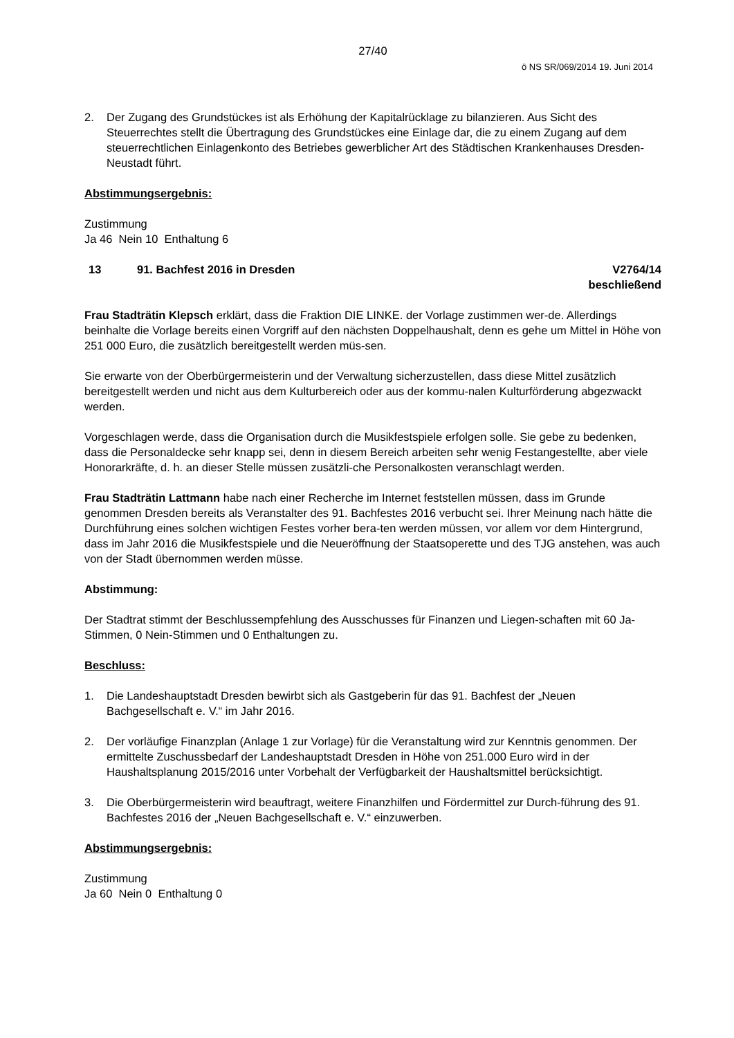27/40
ö NS SR/069/2014 19. Juni 2014
2. Der Zugang des Grundstückes ist als Erhöhung der Kapitalrücklage zu bilanzieren. Aus Sicht des Steuerrechtes stellt die Übertragung des Grundstückes eine Einlage dar, die zu einem Zugang auf dem steuerrechtlichen Einlagenkonto des Betriebes gewerblicher Art des Städtischen Krankenhauses Dresden-Neustadt führt.
Abstimmungsergebnis:
Zustimmung
Ja 46 Nein 10 Enthaltung 6
13 91. Bachfest 2016 in Dresden V2764/14
beschließend
Frau Stadträtin Klepsch erklärt, dass die Fraktion DIE LINKE. der Vorlage zustimmen wer-de. Allerdings beinhalte die Vorlage bereits einen Vorgriff auf den nächsten Doppelhaushalt, denn es gehe um Mittel in Höhe von 251 000 Euro, die zusätzlich bereitgestellt werden müs-sen.
Sie erwarte von der Oberbürgermeisterin und der Verwaltung sicherzustellen, dass diese Mittel zusätzlich bereitgestellt werden und nicht aus dem Kulturbereich oder aus der kommu-nalen Kulturförderung abgezwackt werden.
Vorgeschlagen werde, dass die Organisation durch die Musikfestspiele erfolgen solle. Sie gebe zu bedenken, dass die Personaldecke sehr knapp sei, denn in diesem Bereich arbeiten sehr wenig Festangestellte, aber viele Honorarkräfte, d. h. an dieser Stelle müssen zusätzli-che Personalkosten veranschlagt werden.
Frau Stadträtin Lattmann habe nach einer Recherche im Internet feststellen müssen, dass im Grunde genommen Dresden bereits als Veranstalter des 91. Bachfestes 2016 verbucht sei. Ihrer Meinung nach hätte die Durchführung eines solchen wichtigen Festes vorher bera-ten werden müssen, vor allem vor dem Hintergrund, dass im Jahr 2016 die Musikfestspiele und die Neueröffnung der Staatsoperette und des TJG anstehen, was auch von der Stadt übernommen werden müsse.
Abstimmung:
Der Stadtrat stimmt der Beschlussempfehlung des Ausschusses für Finanzen und Liegen-schaften mit 60 Ja-Stimmen, 0 Nein-Stimmen und 0 Enthaltungen zu.
Beschluss:
1. Die Landeshauptstadt Dresden bewirbt sich als Gastgeberin für das 91. Bachfest der „Neuen Bachgesellschaft e. V.“ im Jahr 2016.
2. Der vorläufige Finanzplan (Anlage 1 zur Vorlage) für die Veranstaltung wird zur Kenntnis genommen. Der ermittelte Zuschussbedarf der Landeshauptstadt Dresden in Höhe von 251.000 Euro wird in der Haushaltsplanung 2015/2016 unter Vorbehalt der Verfügbarkeit der Haushaltsmittel berücksichtigt.
3. Die Oberbürgermeisterin wird beauftragt, weitere Finanzhilfen und Fördermittel zur Durch-führung des 91. Bachfestes 2016 der „Neuen Bachgesellschaft e. V.“ einzuwerben.
Abstimmungsergebnis:
Zustimmung
Ja 60 Nein 0 Enthaltung 0